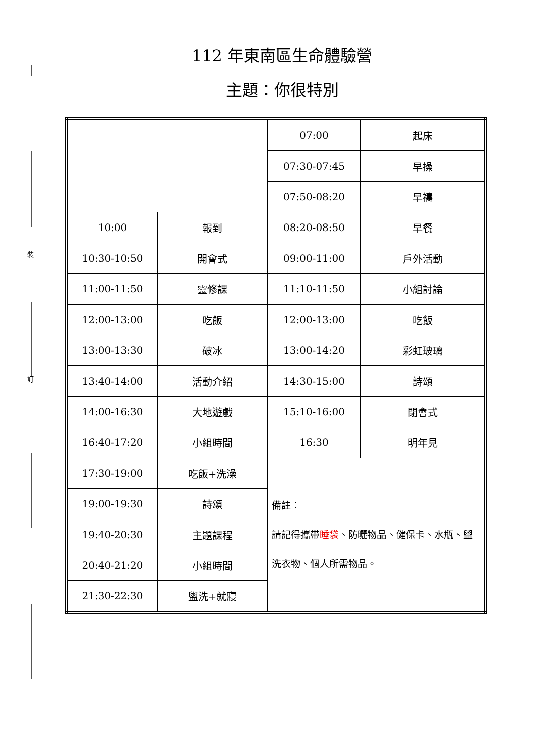裝
訂
112 年東南區生命體驗營
主題：你很特別
| | | 07:00 | 起床 |
| | | 07:30-07:45 | 早操 |
| | | 07:50-08:20 | 早禱 |
| 10:00 | 報到 | 08:20-08:50 | 早餐 |
| 10:30-10:50 | 開會式 | 09:00-11:00 | 戶外活動 |
| 11:00-11:50 | 靈修課 | 11:10-11:50 | 小組討論 |
| 12:00-13:00 | 吃飯 | 12:00-13:00 | 吃飯 |
| 13:00-13:30 | 破冰 | 13:00-14:20 | 彩虹玻璃 |
| 13:40-14:00 | 活動介紹 | 14:30-15:00 | 詩頌 |
| 14:00-16:30 | 大地遊戲 | 15:10-16:00 | 閉會式 |
| 16:40-17:20 | 小組時間 | 16:30 | 明年見 |
| 17:30-19:00 | 吃飯+洗澡 | 備註： 請記得攜帶 睡袋 、防曬物品、健保卡、水瓶、盥洗衣物、個人所需物品。 | |
| 19:00-19:30 | 詩頌 | | |
| 19:40-20:30 | 主題課程 | | |
| 20:40-21:20 | 小組時間 | | |
| 21:30-22:30 | 盥洗+就寢 | | |